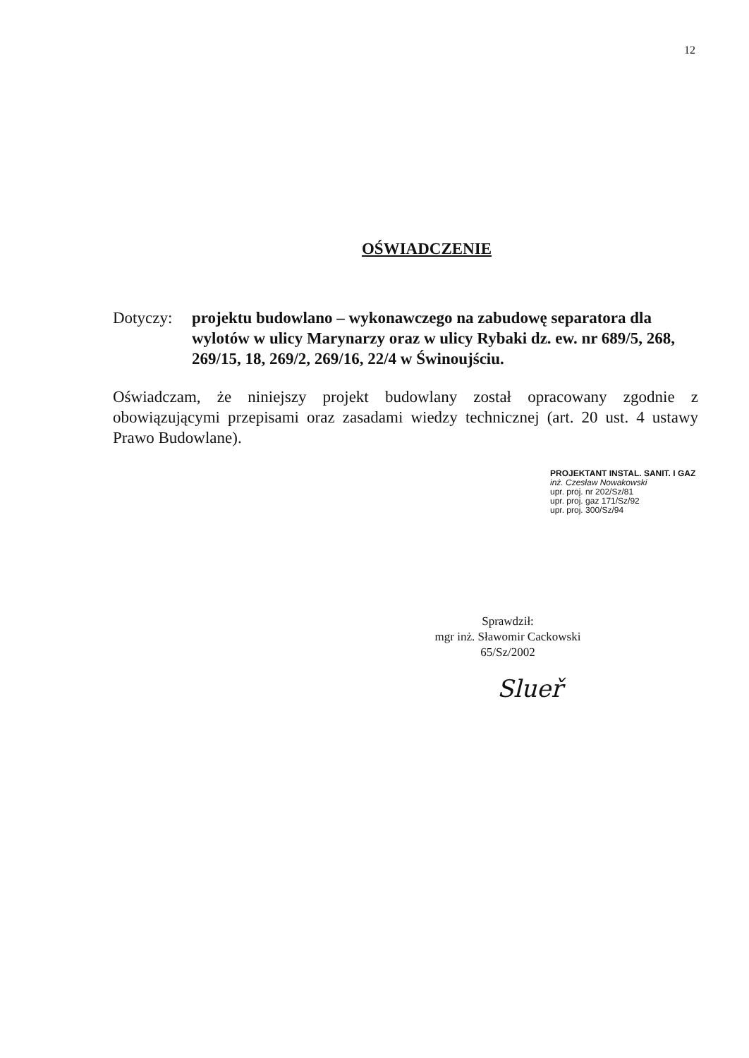12
OŚWIADCZENIE
Dotyczy: projektu budowlano – wykonawczego na zabudowę separatora dla wylotów w ulicy Marynarzy oraz w ulicy Rybaki dz. ew. nr 689/5, 268, 269/15, 18, 269/2, 269/16, 22/4 w Świnoujściu.
Oświadczam, że niniejszy projekt budowlany został opracowany zgodnie z obowiązującymi przepisami oraz zasadami wiedzy technicznej (art. 20 ust. 4 ustawy Prawo Budowlane).
PROJEKTANT INSTAL. SANIT. I GAZ
inż. Czesław Nowakowski
upr. proj. nr 202/Sz/81
upr. proj. gaz 171/Sz/92
upr. proj. 300/Sz/94
Sprawdził:
mgr inż. Sławomir Cackowski
65/Sz/2002
Slueř